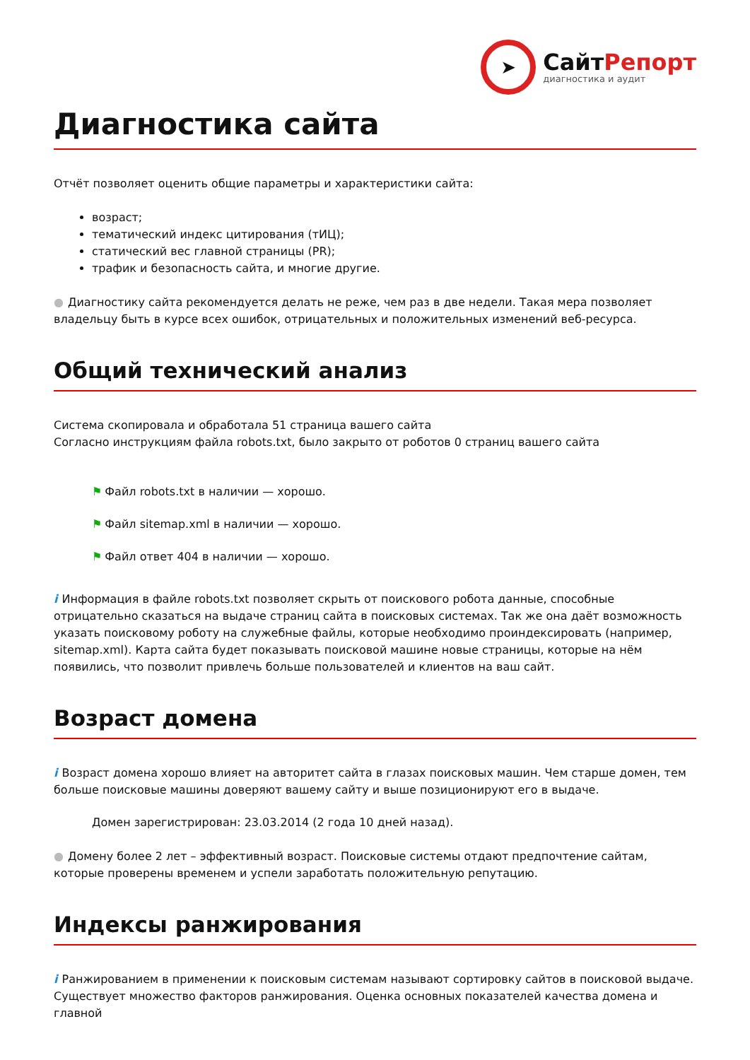➤
СайтРепорт
диагностика и аудит
Диагностика сайта
Отчёт позволяет оценить общие параметры и характеристики сайта:
возраст;
тематический индекс цитирования (тИЦ);
статический вес главной страницы (PR);
трафик и безопасность сайта, и многие другие.
● Диагностику сайта рекомендуется делать не реже, чем раз в две недели. Такая мера позволяет владельцу быть в курсе всех ошибок, отрицательных и положительных изменений веб-ресурса.
Общий технический анализ
Система скопировала и обработала 51 страница вашего сайта
Согласно инструкциям файла robots.txt, было закрыто от роботов 0 страниц вашего сайта
⚑ Файл robots.txt в наличии — хорошо.
⚑ Файл sitemap.xml в наличии — хорошо.
⚑ Файл ответ 404 в наличии — хорошо.
i Информация в файле robots.txt позволяет скрыть от поискового робота данные, способные отрицательно сказаться на выдаче страниц сайта в поисковых системах. Так же она даёт возможность указать поисковому роботу на служебные файлы, которые необходимо проиндексировать (например, sitemap.xml). Карта сайта будет показывать поисковой машине новые страницы, которые на нём появились, что позволит привлечь больше пользователей и клиентов на ваш сайт.
Возраст домена
i Возраст домена хорошо влияет на авторитет сайта в глазах поисковых машин. Чем старше домен, тем больше поисковые машины доверяют вашему сайту и выше позиционируют его в выдаче.
Домен зарегистрирован: 23.03.2014 (2 года 10 дней назад).
● Домену более 2 лет – эффективный возраст. Поисковые системы отдают предпочтение сайтам, которые проверены временем и успели заработать положительную репутацию.
Индексы ранжирования
i Ранжированием в применении к поисковым системам называют сортировку сайтов в поисковой выдаче. Существует множество факторов ранжирования. Оценка основных показателей качества домена и главной